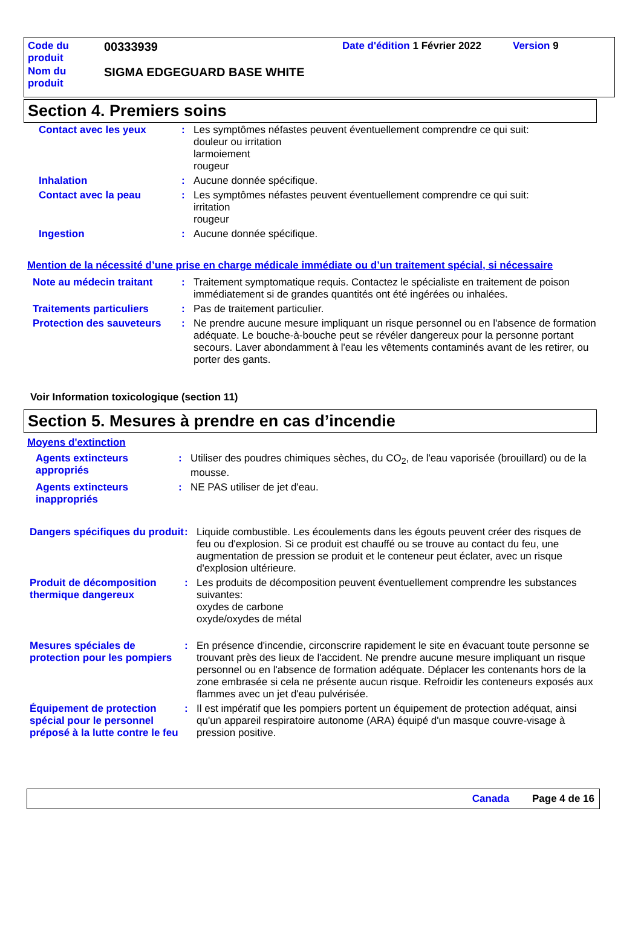Code du
produit
00333939
Date d'édition 1 Février 2022
Version 9
Nom du
produit
SIGMA EDGEGUARD BASE WHITE
Section 4. Premiers soins
| Contact avec les yeux | : | Les symptômes néfastes peuvent éventuellement comprendre ce qui suit: douleur ou irritation larmoiement rougeur |
| Inhalation | : | Aucune donnée spécifique. |
| Contact avec la peau | : | Les symptômes néfastes peuvent éventuellement comprendre ce qui suit: irritation rougeur |
| Ingestion | : | Aucune donnée spécifique. |
Mention de la nécessité d’une prise en charge médicale immédiate ou d’un traitement spécial, si nécessaire
| Note au médecin traitant | : | Traitement symptomatique requis. Contactez le spécialiste en traitement de poison immédiatement si de grandes quantités ont été ingérées ou inhalées. |
| Traitements particuliers | : | Pas de traitement particulier. |
| Protection des sauveteurs | : | Ne prendre aucune mesure impliquant un risque personnel ou en l'absence de formation adéquate. Le bouche-à-bouche peut se révéler dangereux pour la personne portant secours. Laver abondamment à l'eau les vêtements contaminés avant de les retirer, ou porter des gants. |
Voir Information toxicologique (section 11)
Section 5. Mesures à prendre en cas d’incendie
Moyens d'extinction
| Agents extincteurs appropriés | : | Utiliser des poudres chimiques sèches, du CO<sub>2</sub>, de l'eau vaporisée (brouillard) ou de la mousse. |
| Agents extincteurs inappropriés | : | NE PAS utiliser de jet d'eau. |
| Dangers spécifiques du produit | : | Liquide combustible. Les écoulements dans les égouts peuvent créer des risques de feu ou d'explosion. Si ce produit est chauffé ou se trouve au contact du feu, une augmentation de pression se produit et le conteneur peut éclater, avec un risque d'explosion ultérieure. |
| Produit de décomposition thermique dangereux | : | Les produits de décomposition peuvent éventuellement comprendre les substances suivantes: oxydes de carbone oxyde/oxydes de métal |
| Mesures spéciales de protection pour les pompiers | : | En présence d'incendie, circonscrire rapidement le site en évacuant toute personne se trouvant près des lieux de l'accident. Ne prendre aucune mesure impliquant un risque personnel ou en l'absence de formation adéquate. Déplacer les contenants hors de la zone embrasée si cela ne présente aucun risque. Refroidir les conteneurs exposés aux flammes avec un jet d'eau pulvérisée. |
| Équipement de protection spécial pour le personnel préposé à la lutte contre le feu | : | Il est impératif que les pompiers portent un équipement de protection adéquat, ainsi qu'un appareil respiratoire autonome (ARA) équipé d'un masque couvre-visage à pression positive. |
Canada Page 4 de 16